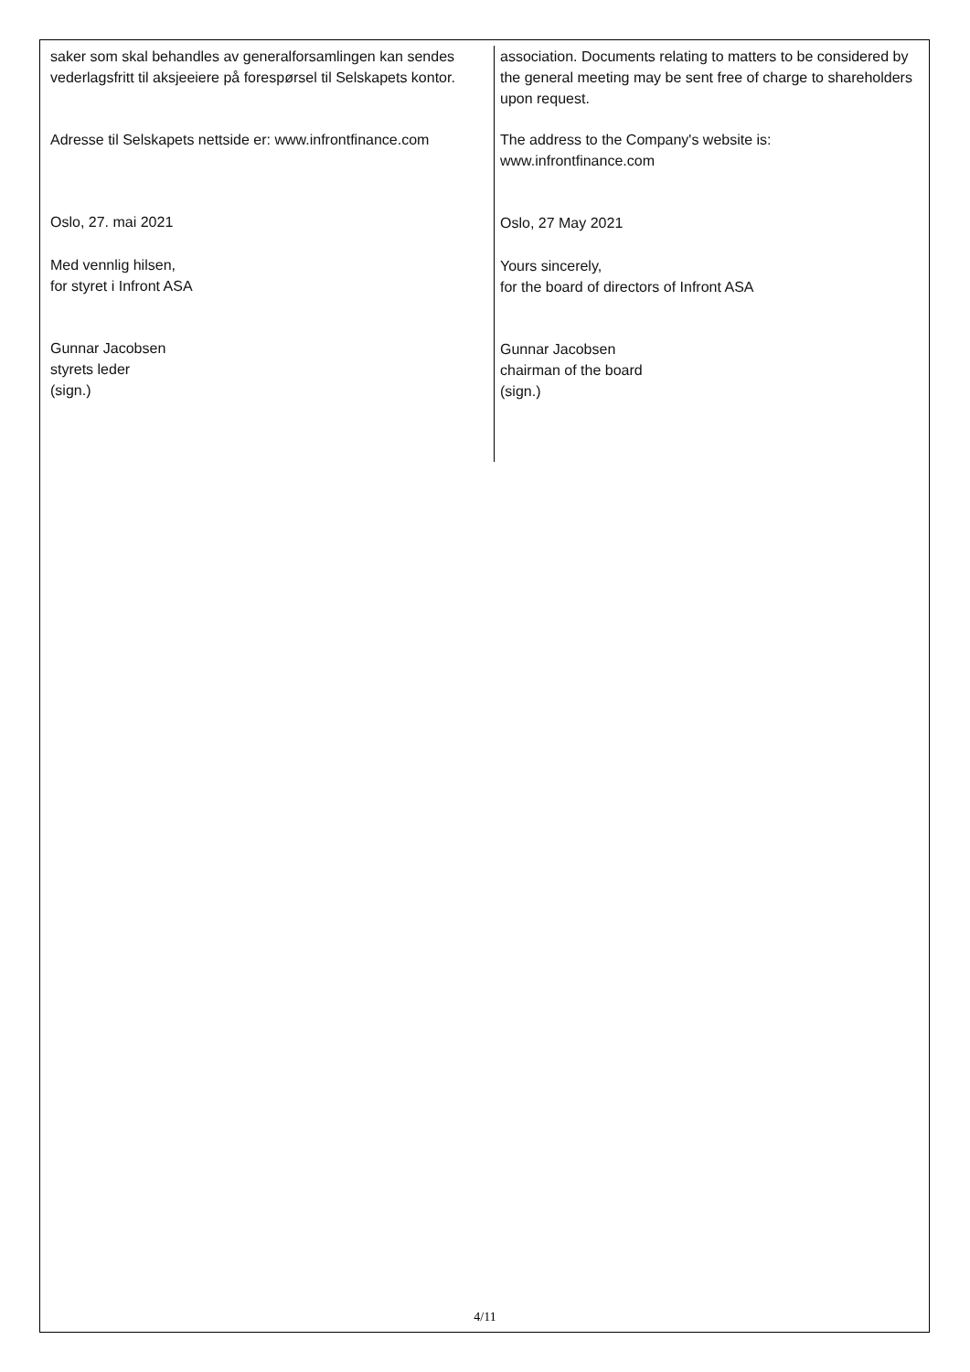saker som skal behandles av generalforsamlingen kan sendes vederlagsfritt til aksjeeiere på forespørsel til Selskapets kontor.
Adresse til Selskapets nettside er: www.infrontfinance.com
Oslo, 27. mai 2021
Med vennlig hilsen,
for styret i Infront ASA
Gunnar Jacobsen
styrets leder
(sign.)
association. Documents relating to matters to be considered by the general meeting may be sent free of charge to shareholders upon request.
The address to the Company's website is:
www.infrontfinance.com
Oslo, 27 May 2021
Yours sincerely,
for the board of directors of Infront ASA
Gunnar Jacobsen
chairman of the board
(sign.)
4/11